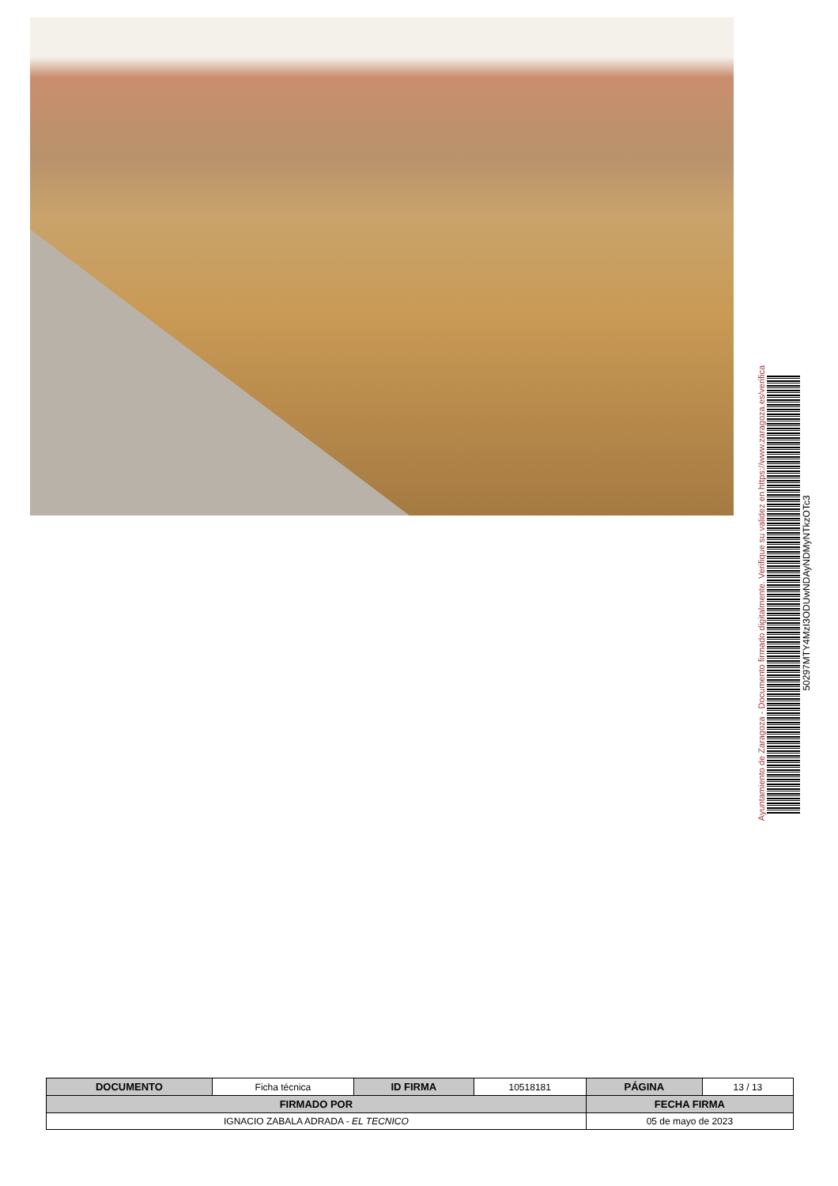Ayuntamiento de Zaragoza - Documento firmado digitalmente. Verifique su validez en https://www.zaragoza.es/verifica
50297MTY4MzI3ODUwNDAyNDMyNTkzOTc3
| DOCUMENTO | Ficha técnica | ID FIRMA | 10518181 | PÁGINA | 13 / 13 |
| FIRMADO POR | | | | FECHA FIRMA | |
| IGNACIO ZABALA ADRADA - EL TECNICO | | | | 05 de mayo de 2023 | |